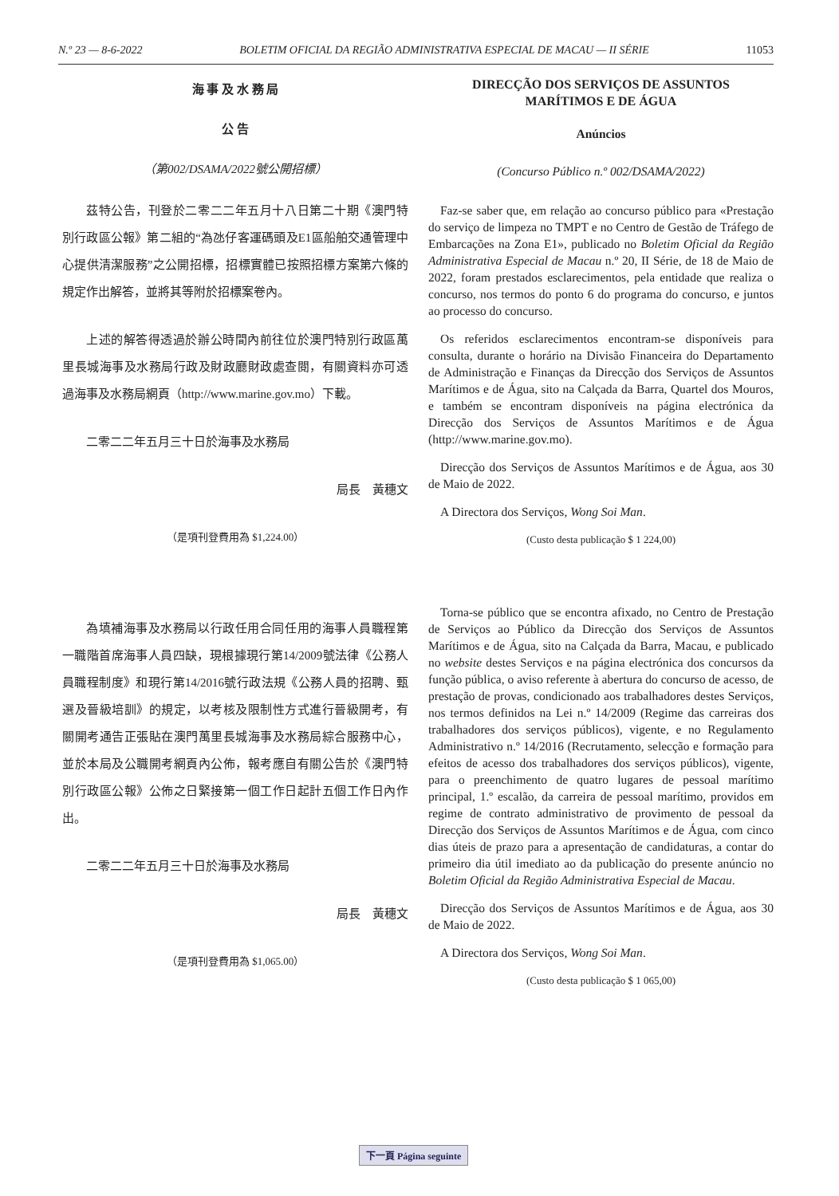N.º 23 — 8-6-2022 BOLETIM OFICIAL DA REGIÃO ADMINISTRATIVA ESPECIAL DE MACAU — II SÉRIE 11053
海 事 及 水 務 局
公 告
（第002/DSAMA/2022號公開招標）
茲特公告，刊登於二零二二年五月十八日第二十期《澳門特別行政區公報》第二組的“為氹仔客運碼頭及E1區船舶交通管理中心提供清潔服務”之公開招標，招標實體已按照招標方案第六條的規定作出解答，並將其等附於招標案卷內。
上述的解答得透過於辦公時間內前往位於澳門特別行政區萬里長城海事及水務局行政及財政廳財政處查閱，有關資料亦可透過海事及水務局網頁（http://www.marine.gov.mo）下載。
二零二二年五月三十日於海事及水務局
局長　黃穗文
（是項刊登費用為 $1,224.00）
為填補海事及水務局以行政任用合同任用的海事人員職程第一職階首席海事人員四缺，現根據現行第14/2009號法律《公務人員職程制度》和現行第14/2016號行政法規《公務人員的招聘、甄選及晉級培訓》的規定，以考核及限制性方式進行晉級開考，有關開考通告正張貼在澳門萬里長城海事及水務局綜合服務中心，並於本局及公職開考網頁內公佈，報考應自有關公告於《澳門特別行政區公報》公佈之日緊接第一個工作日起計五個工作日內作出。
二零二二年五月三十日於海事及水務局
局長　黃穗文
（是項刊登費用為 $1,065.00）
DIRECÇÃO DOS SERVIÇOS DE ASSUNTOS
MARÍTIMOS E DE ÁGUA
Anúncios
(Concurso Público n.º 002/DSAMA/2022)
Faz-se saber que, em relação ao concurso público para «Prestação do serviço de limpeza no TMPT e no Centro de Gestão de Tráfego de Embarcações na Zona E1», publicado no Boletim Oficial da Região Administrativa Especial de Macau n.º 20, II Série, de 18 de Maio de 2022, foram prestados esclarecimentos, pela entidade que realiza o concurso, nos termos do ponto 6 do programa do concurso, e juntos ao processo do concurso.
Os referidos esclarecimentos encontram-se disponíveis para consulta, durante o horário na Divisão Financeira do Departamento de Administração e Finanças da Direcção dos Serviços de Assuntos Marítimos e de Água, sito na Calçada da Barra, Quartel dos Mouros, e também se encontram disponíveis na página electrónica da Direcção dos Serviços de Assuntos Marítimos e de Água (http://www.marine.gov.mo).
Direcção dos Serviços de Assuntos Marítimos e de Água, aos 30 de Maio de 2022.
A Directora dos Serviços, Wong Soi Man.
(Custo desta publicação $ 1 224,00)
Torna-se público que se encontra afixado, no Centro de Prestação de Serviços ao Público da Direcção dos Serviços de Assuntos Marítimos e de Água, sito na Calçada da Barra, Macau, e publicado no website destes Serviços e na página electrónica dos concursos da função pública, o aviso referente à abertura do concurso de acesso, de prestação de provas, condicionado aos trabalhadores destes Serviços, nos termos definidos na Lei n.º 14/2009 (Regime das carreiras dos trabalhadores dos serviços públicos), vigente, e no Regulamento Administrativo n.º 14/2016 (Recrutamento, selecção e formação para efeitos de acesso dos trabalhadores dos serviços públicos), vigente, para o preenchimento de quatro lugares de pessoal marítimo principal, 1.º escalão, da carreira de pessoal marítimo, providos em regime de contrato administrativo de provimento de pessoal da Direcção dos Serviços de Assuntos Marítimos e de Água, com cinco dias úteis de prazo para a apresentação de candidaturas, a contar do primeiro dia útil imediato ao da publicação do presente anúncio no Boletim Oficial da Região Administrativa Especial de Macau.
Direcção dos Serviços de Assuntos Marítimos e de Água, aos 30 de Maio de 2022.
A Directora dos Serviços, Wong Soi Man.
(Custo desta publicação $ 1 065,00)
下一頁 Página seguinte